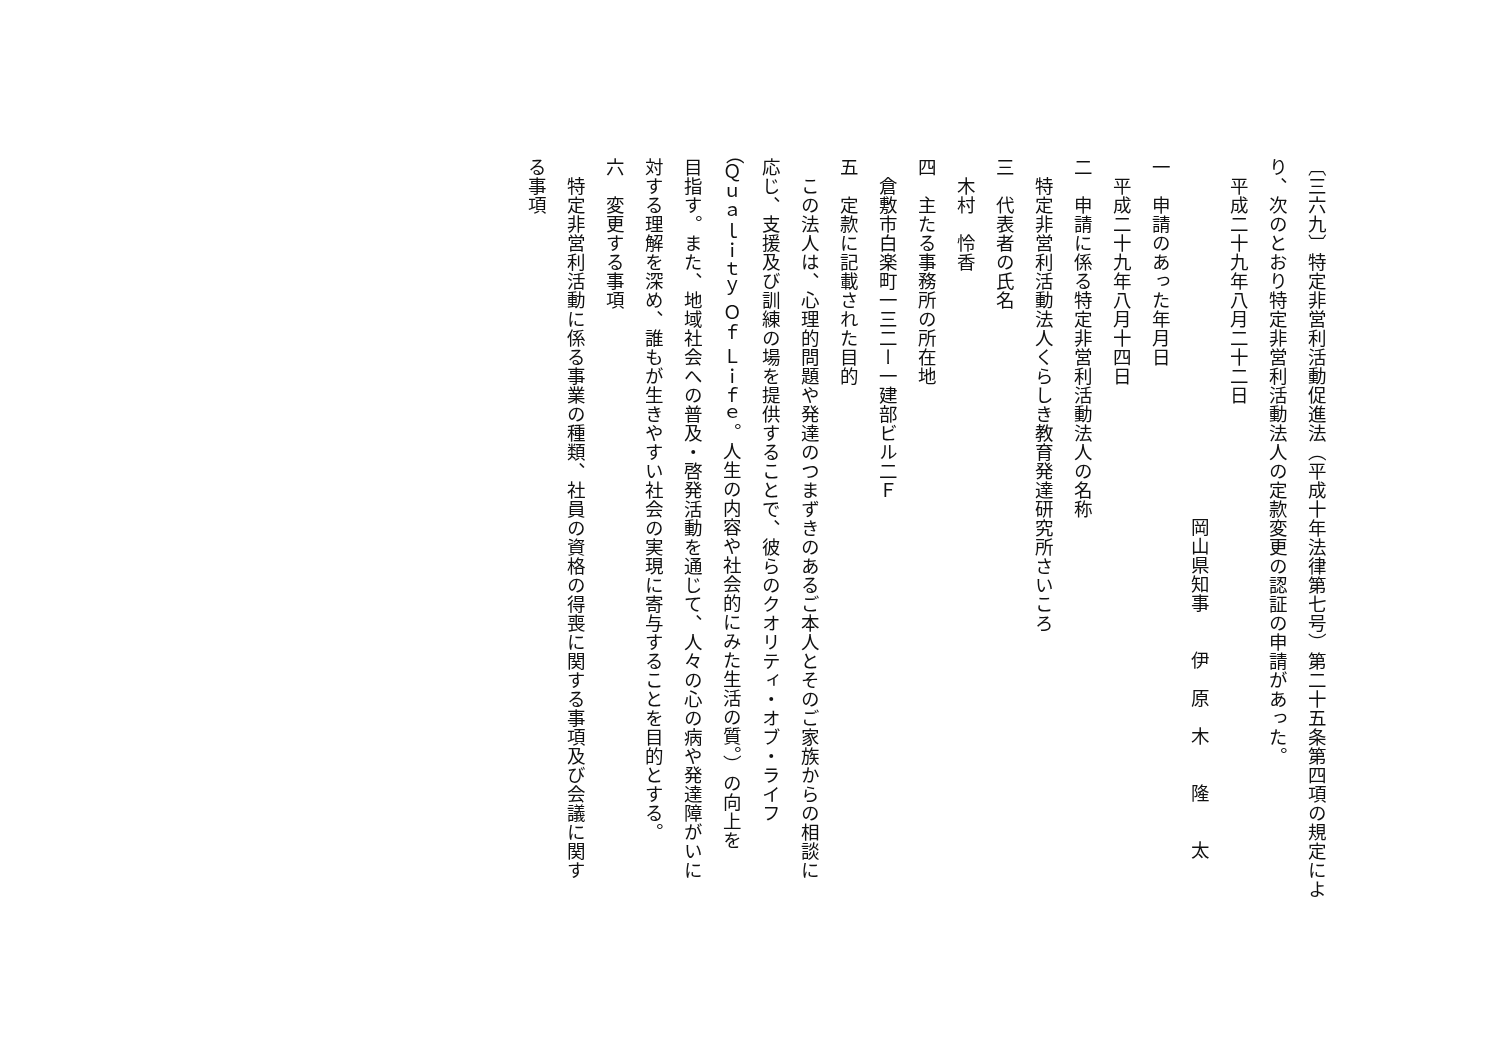〔三六九〕特定非営利活動促進法（平成十年法律第七号）第二十五条第四項の規定によ
り、次のとおり特定非営利活動法人の定款変更の認証の申請があった。
平成二十九年八月二十二日
岡山県知事　　伊　原　木　　隆　　太
一　申請のあった年月日
平成二十九年八月十四日
二　申請に係る特定非営利活動法人の名称
特定非営利活動法人くらしき教育発達研究所さいころ
三　代表者の氏名
木村　怜香
四　主たる事務所の所在地
倉敷市白楽町一三二ー一建部ビル二Ｆ
五　定款に記載された目的
この法人は、心理的問題や発達のつまずきのあるご本人とそのご家族からの相談に
応じ、支援及び訓練の場を提供することで、彼らのクオリティ・オブ・ライフ
（Ｑｕａｌｉｔｙ Ｏｆ Ｌｉｆｅ。人生の内容や社会的にみた生活の質。）の向上を
目指す。また、地域社会への普及・啓発活動を通じて、人々の心の病や発達障がいに
対する理解を深め、誰もが生きやすい社会の実現に寄与することを目的とする。
六　変更する事項
特定非営利活動に係る事業の種類、社員の資格の得喪に関する事項及び会議に関す
る事項